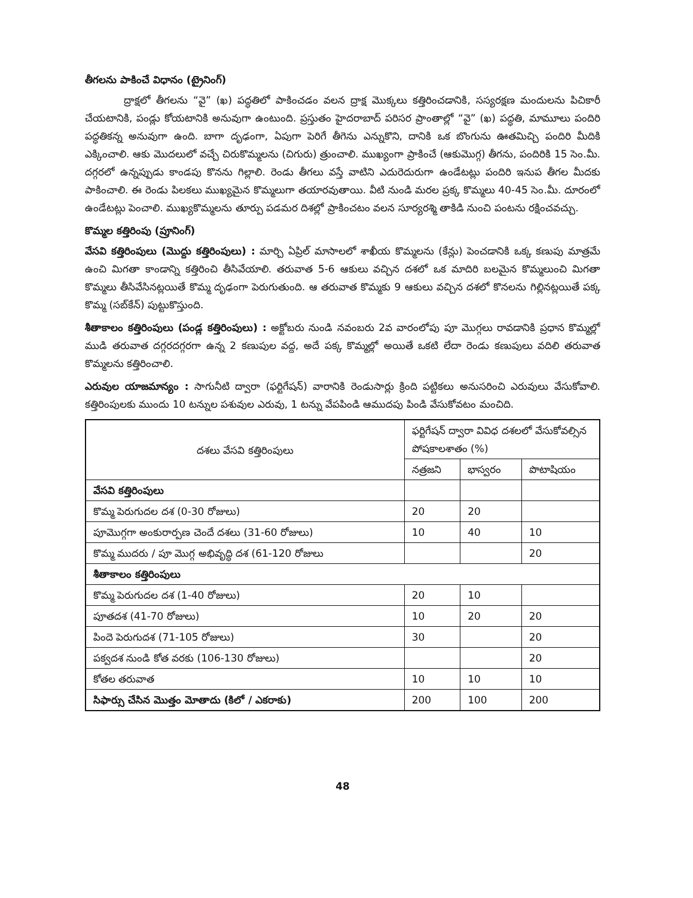తీగలను పాకించే విధానం (ట్రైనింగ్)
ద్రాక్షలో తీగలను “వై” (ఖ) పద్ధతిలో పాకించడం వలన ద్రాక్ష మొక్కలు కత్తిరించడానికి, సస్యరక్షణ మందులను పిచికారీ చేయటానికి, పండ్లు కోయటానికి అనువుగా ఉంటుంది. ప్రస్తుతం హైదరాబాద్ పరిసర ప్రాంతాల్లో “వై” (ఖ) పద్ధతి, మామూలు పందిరి పద్ధతికన్న అనువుగా ఉంది. బాగా దృఢంగా, ఏపుగా పెరిగే తీగెను ఎన్నుకొని, దానికి ఒక బొంగును ఊతమిచ్చి పందిరి మీదికి ఎక్కించాలి. ఆకు మొదలులో వచ్చే చిరుకొమ్మలను (చిగురు) త్రుంచాలి. ముఖ్యంగా ప్రాకించే (ఆకుమొగ్గ) తీగను, పందిరికి 15 సెం.మీ. దగ్గరలో ఉన్నప్పుడు కాండపు కొనను గిల్లాలి. రెండు తీగలు వస్తే వాటిని ఎదురెదురుగా ఉండేటట్లు పందిరి ఇనుప తీగల మీదకు పాకించాలి. ఈ రెండు పిలకలు ముఖ్యమైన కొమ్మలుగా తయారవుతాయి. వీటి నుండి మరల ప్రక్క కొమ్మలు 40-45 సెం.మీ. దూరంలో ఉండేటట్లు పెంచాలి. ముఖ్యకొమ్మలను తూర్పు పడమర దిశల్లో ప్రాకించటం వలన సూర్యరశ్మి తాకిడి నుంచి పంటను రక్షించవచ్చు.
కొమ్మల కత్తిరింపు (ప్రూనింగ్)
వేసవి కత్తిరింపులు (మొద్దు కత్తిరింపులు) : మార్చి ఏప్రిల్ మాసాలలో శాఖీయ కొమ్మలను (కేన్లు) పెంచడానికి ఒక్క కణుపు మాత్రమే ఉంచి మిగతా కాండాన్ని కత్తిరించి తీసివేయాలి. తరువాత 5-6 ఆకులు వచ్చిన దశలో ఒక మాదిరి బలమైన కొమ్మలుంచి మిగతా కొమ్మలు తీసివేసినట్లయితే కొమ్మ దృఢంగా పెరుగుతుంది. ఆ తరువాత కొమ్మకు 9 ఆకులు వచ్చిన దశలో కొనలను గిల్లినట్లయితే పక్క కొమ్మ (సబ్‌కేన్) పుట్టుకొస్తుంది.
శీతాకాలం కత్తిరింపులు (పండ్ల కత్తిరింపులు) : అక్టోబరు నుండి నవంబరు 2వ వారంలోపు పూ మొగ్గలు రావడానికి ప్రధాన కొమ్మల్లో ముడి తరువాత దగ్గరదగ్గరగా ఉన్న 2 కణుపుల వద్ద, అదే పక్క కొమ్మల్లో అయితే ఒకటి లేదా రెండు కణుపులు వదిలి తరువాత కొమ్మలను కత్తిరించాలి.
ఎరువుల యాజమాన్యం : సాగునీటి ద్వారా (ఫర్టిగేషన్) వారానికి రెండుసార్లు క్రింది పట్టికలు అనుసరించి ఎరువులు వేసుకోవాలి. కత్తిరింపులకు ముందు 10 టన్నుల పశువుల ఎరువు, 1 టన్ను వేపపిండి ఆముదపు పిండి వేసుకోవటం మంచిది.
| దశలు వేసవి కత్తిరింపులు | ఫర్టిగేషన్ ద్వారా వివిధ దశలలో వేసుకోవల్సిన పోషకాలశాతం (%) | | |
| --- | --- | --- | --- |
| | నత్రజని | భాస్వరం | పొటాషియం |
| వేసవి కత్తిరింపులు | | | |
| కొమ్మ పెరుగుదల దశ (0-30 రోజులు) | 20 | 20 | |
| పూమొగ్గగా అంకురార్పణ చెందే దశలు (31-60 రోజులు) | 10 | 40 | 10 |
| కొమ్మ ముదరు / పూ మొగ్గ అభివృద్ధి దశ (61-120 రోజులు | | | 20 |
| శీతాకాలం కత్తిరింపులు | | | |
| కొమ్మ పెరుగుదల దశ (1-40 రోజులు) | 20 | 10 | |
| పూతదశ (41-70 రోజులు) | 10 | 20 | 20 |
| పిందె పెరుగుదశ (71-105 రోజులు) | 30 | | 20 |
| పక్వదశ నుండి కోత వరకు (106-130 రోజులు) | | | 20 |
| కోతల తరువాత | 10 | 10 | 10 |
| సిఫార్సు చేసిన మొత్తం మోతాదు (కిలో / ఎకరాకు) | 200 | 100 | 200 |
48